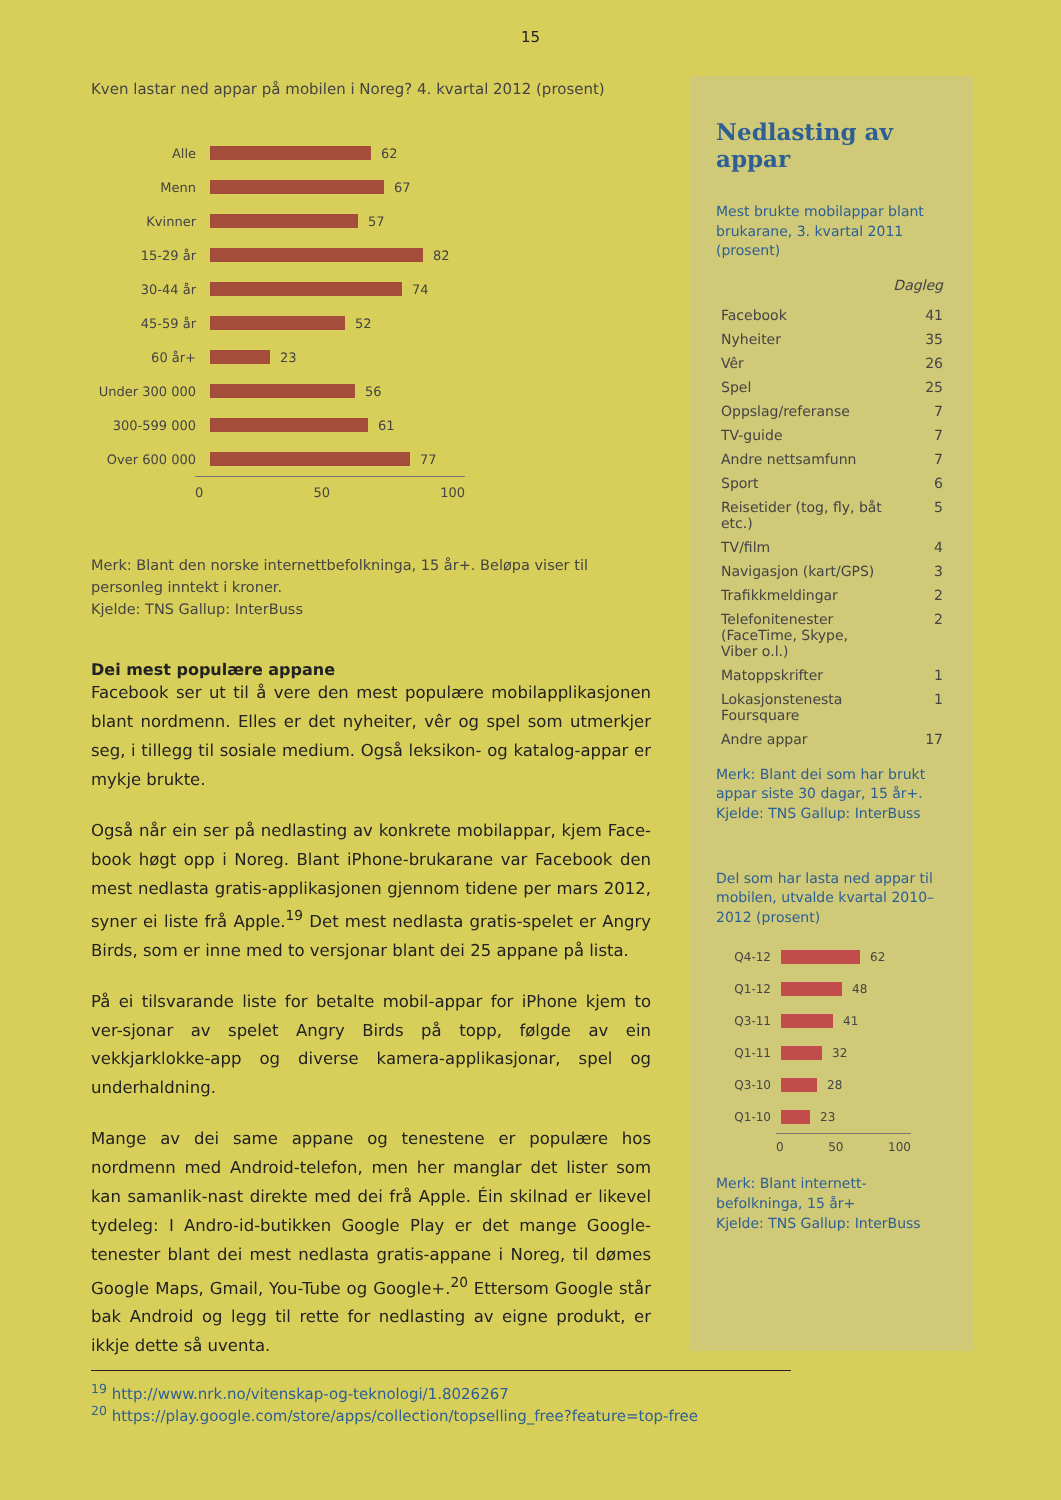15
Kven lastar ned appar på mobilen i Noreg? 4. kvartal 2012 (prosent)
Alle 62
Menn 67
Kvinner 57
15-29 år 82
30-44 år 74
45-59 år 52
60 år+ 23
Under 300 000 56
300-599 000 61
Over 600 000 77
0 50 100
Merk: Blant den norske internettbefolkninga, 15 år+. Beløpa viser til personleg inntekt i kroner.
Kjelde: TNS Gallup: InterBuss
Dei mest populære appane
Facebook ser ut til å vere den mest populære mobilapplikasjonen blant nordmenn. Elles er det nyheiter, vêr og spel som utmerkjer seg, i tillegg til sosiale medium. Også leksikon- og katalog-appar er mykje brukte.
Også når ein ser på nedlasting av konkrete mobilappar, kjem Face-book høgt opp i Noreg. Blant iPhone-brukarane var Facebook den mest nedlasta gratis-applikasjonen gjennom tidene per mars 2012, syner ei liste frå Apple.<sup>19</sup> Det mest nedlasta gratis-spelet er Angry Birds, som er inne med to versjonar blant dei 25 appane på lista.
På ei tilsvarande liste for betalte mobil-appar for iPhone kjem to ver-sjonar av spelet Angry Birds på topp, følgde av ein vekkjarklokke-app og diverse kamera-applikasjonar, spel og underhaldning.
Mange av dei same appane og tenestene er populære hos nordmenn med Android-telefon, men her manglar det lister som kan samanlik-nast direkte med dei frå Apple. Éin skilnad er likevel tydeleg: I Andro-id-butikken Google Play er det mange Google-tenester blant dei mest nedlasta gratis-appane i Noreg, til dømes Google Maps, Gmail, You-Tube og Google+.<sup>20</sup> Ettersom Google står bak Android og legg til rette for nedlasting av eigne produkt, er ikkje dette så uventa.
Nedlasting av appar
Mest brukte mobilappar blant brukarane, 3. kvartal 2011 (prosent)
| | Dagleg |
| --- | --- |
| Facebook | 41 |
| Nyheiter | 35 |
| Vêr | 26 |
| Spel | 25 |
| Oppslag/referanse | 7 |
| TV-guide | 7 |
| Andre nettsamfunn | 7 |
| Sport | 6 |
| Reisetider (tog, fly, båt etc.) | 5 |
| TV/film | 4 |
| Navigasjon (kart/GPS) | 3 |
| Trafikkmeldingar | 2 |
| Telefonitenester (FaceTime, Skype, Viber o.l.) | 2 |
| Matoppskrifter | 1 |
| Lokasjonstenesta Foursquare | 1 |
| Andre appar | 17 |
Merk: Blant dei som har brukt appar siste 30 dagar, 15 år+.
Kjelde: TNS Gallup: InterBuss
Del som har lasta ned appar til mobilen, utvalde kvartal 2010–2012 (prosent)
Q4-12 62
Q1-12 48
Q3-11 41
Q1-11 32
Q3-10 28
Q1-10 23
0 50 100
Merk: Blant internett-befolkninga, 15 år+
Kjelde: TNS Gallup: InterBuss
<sup>19</sup> http://www.nrk.no/vitenskap-og-teknologi/1.8026267
<sup>20</sup> https://play.google.com/store/apps/collection/topselling_free?feature=top-free